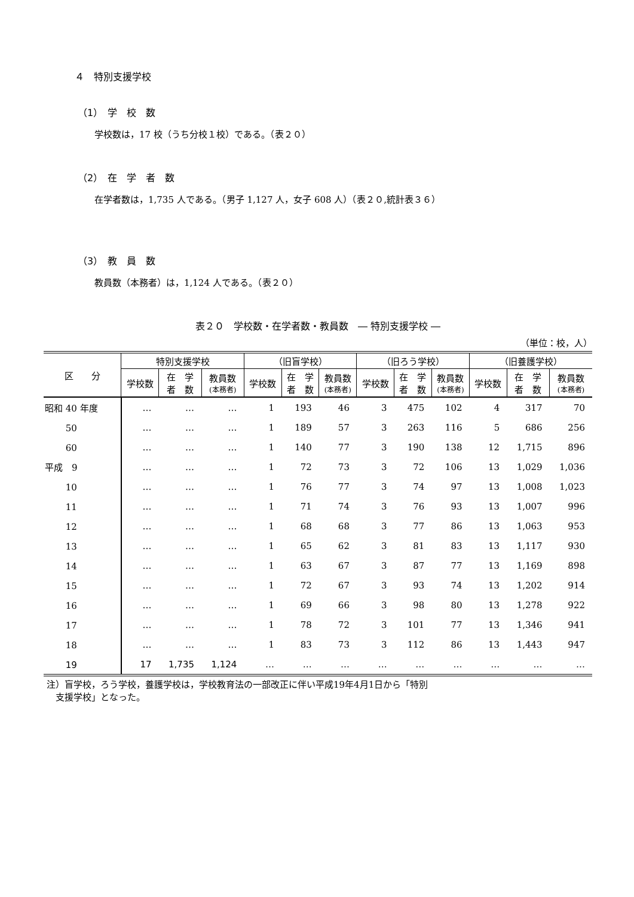４　特別支援学校
（1）　学　校　数
学校数は，17 校（うち分校１校）である。（表２０）
（2）　在　学　者　数
在学者数は，1,735 人である。（男子 1,127 人，女子 608 人）（表２０,統計表３６）
（3）　教　員　数
教員数（本務者）は，1,124 人である。（表２０）
表２０　学校数・在学者数・教員数　― 特別支援学校 ―
（単位：校，人）
| 区 分 | 特別支援学校 | | | （旧盲学校） | | | （旧ろう学校） | | | （旧養護学校） | | |
| --- | --- | --- | --- | --- | --- | --- | --- | --- | --- | --- | --- | --- |
| | 学校数 | 在 学 者 数 | 教員数 (本務者) | 学校数 | 在 学 者 数 | 教員数 (本務者) | 学校数 | 在 学 者 数 | 教員数 (本務者) | 学校数 | 在 学 者 数 | 教員数 (本務者) |
| 昭和 40 年度 | … | … | … | 1 | 193 | 46 | 3 | 475 | 102 | 4 | 317 | 70 |
| 50 | … | … | … | 1 | 189 | 57 | 3 | 263 | 116 | 5 | 686 | 256 |
| 60 | … | … | … | 1 | 140 | 77 | 3 | 190 | 138 | 12 | 1,715 | 896 |
| 平成 9 | … | … | … | 1 | 72 | 73 | 3 | 72 | 106 | 13 | 1,029 | 1,036 |
| 10 | … | … | … | 1 | 76 | 77 | 3 | 74 | 97 | 13 | 1,008 | 1,023 |
| 11 | … | … | … | 1 | 71 | 74 | 3 | 76 | 93 | 13 | 1,007 | 996 |
| 12 | … | … | … | 1 | 68 | 68 | 3 | 77 | 86 | 13 | 1,063 | 953 |
| 13 | … | … | … | 1 | 65 | 62 | 3 | 81 | 83 | 13 | 1,117 | 930 |
| 14 | … | … | … | 1 | 63 | 67 | 3 | 87 | 77 | 13 | 1,169 | 898 |
| 15 | … | … | … | 1 | 72 | 67 | 3 | 93 | 74 | 13 | 1,202 | 914 |
| 16 | … | … | … | 1 | 69 | 66 | 3 | 98 | 80 | 13 | 1,278 | 922 |
| 17 | … | … | … | 1 | 78 | 72 | 3 | 101 | 77 | 13 | 1,346 | 941 |
| 18 | … | … | … | 1 | 83 | 73 | 3 | 112 | 86 | 13 | 1,443 | 947 |
| 19 | 17 | 1,735 | 1,124 | … | … | … | … | … | … | … | … | … |
注）盲学校，ろう学校，養護学校は，学校教育法の一部改正に伴い平成19年4月1日から「特別
　支援学校」となった。